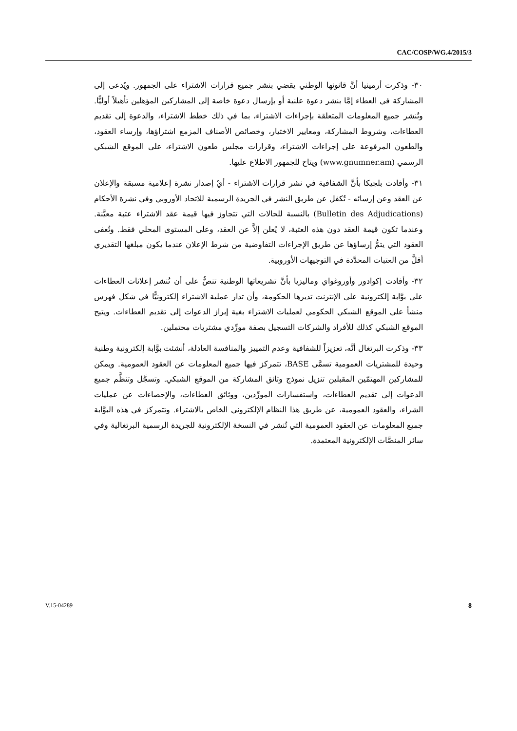CAC/COSP/WG.4/2015/3
٣٠- وذكرت أرمينيا أنَّ قانونها الوطني يقضي بنشر جميع قرارات الاشتراء على الجمهور. ويُدعى إلى المشاركة في العطاء إمَّا بنشر دعوة علنية أو بإرسال دعوة خاصة إلى المشاركين المؤهلين تأهيلاً أوليًّا. وتُنشر جميع المعلومات المتعلقة بإجراءات الاشتراء، بما في ذلك خطط الاشتراء، والدعوة إلى تقديم العطاءات، وشروط المشاركة، ومعايير الاختيار، وخصائص الأصناف المزمع اشتراؤها، وإرساء العقود، والطعون المرفوعة على إجراءات الاشتراء، وقرارات مجلس طعون الاشتراء، على الموقع الشبكي الرسمي (www.gnumner.am) ويتاح للجمهور الاطلاع عليها.
٣١- وأفادت بلجيكا بأنَّ الشفافية في نشر قرارات الاشتراء - أيْ إصدار نشرة إعلامية مسبقة والإعلان عن العقد وعن إرسائه - تُكفل عن طريق النشر في الجريدة الرسمية للاتحاد الأوروبي وفي نشرة الأحكام (Bulletin des Adjudications) بالنسبة للحالات التي تتجاوز فيها قيمة عقد الاشتراء عتبة معيَّنة. وعندما تكون قيمة العقد دون هذه العتبة، لا يُعلن إلاَّ عن العقد، وعلى المستوى المحلي فقط. وتُعفى العقود التي يتمُّ إرساؤها عن طريق الإجراءات التفاوضية من شرط الإعلان عندما يكون مبلغها التقديري أقلَّ من العتبات المحدَّدة في التوجيهات الأوروبية.
٣٢- وأفادت إكوادور وأوروغواي وماليزيا بأنَّ تشريعاتها الوطنية تنصُّ على أن تُنشر إعلانات العطاءات على بوَّابة إلكترونية على الإنترنت تديرها الحكومة، وأن تدار عملية الاشتراء إلكترونيًّا في شكل فهرس منشأ على الموقع الشبكي الحكومي لعمليات الاشتراء بغية إبراز الدعوات إلى تقديم العطاءات. ويتيح الموقع الشبكي كذلك للأفراد والشركات التسجيل بصفة مورِّدي مشتريات محتملين.
٣٣- وذكرت البرتغال أنَّه، تعزيزاً للشفافية وعدم التمييز والمنافسة العادلة، أنشئت بوَّابة إلكترونية وطنية وحيدة للمشتريات العمومية تسمَّى BASE، تتمركز فيها جميع المعلومات عن العقود العمومية. ويمكن للمشاركين المهتمّين المقبلين تنزيل نموذج وثائق المشاركة من الموقع الشبكي. وتسجَّل وتنظَّم جميع الدعوات إلى تقديم العطاءات، واستفسارات المورِّدين، ووثائق العطاءات، والإحصاءات عن عمليات الشراء، والعقود العمومية، عن طريق هذا النظام الإلكتروني الخاص بالاشتراء. وتتمركز في هذه البوَّابة جميع المعلومات عن العقود العمومية التي تُنشر في النسخة الإلكترونية للجريدة الرسمية البرتغالية وفي سائر المنصَّات الإلكترونية المعتمدة.
V.15-04289 8